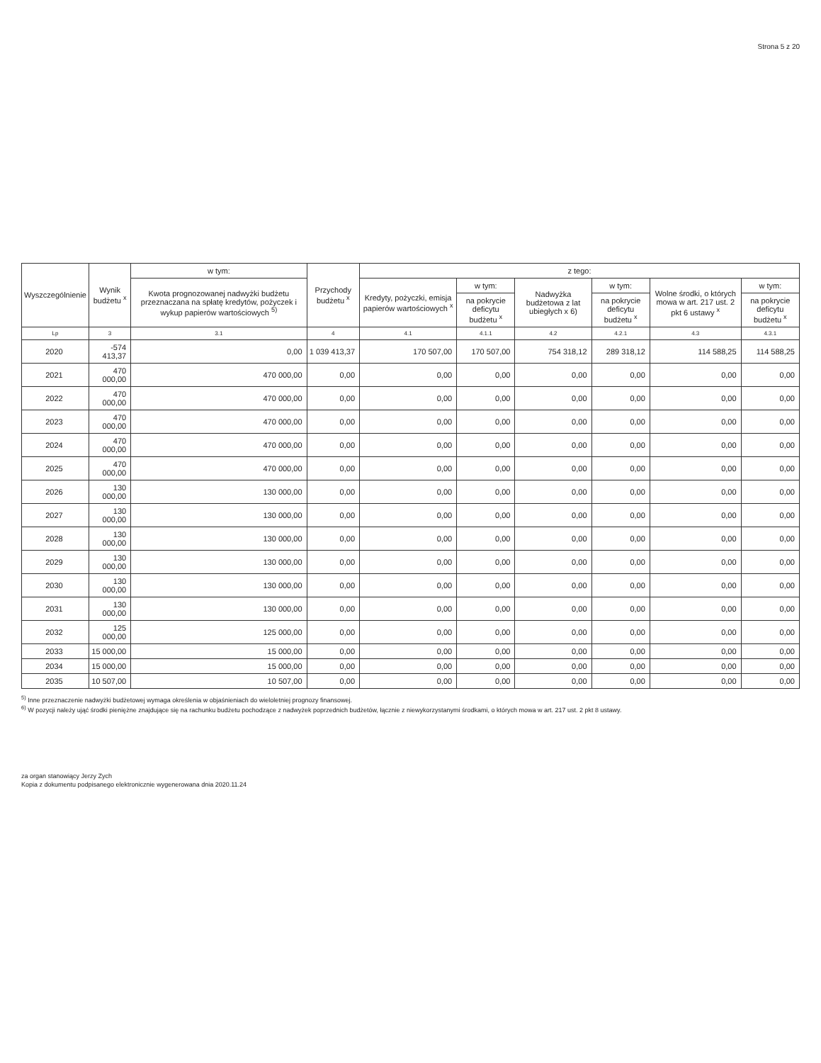Strona 5 z 20
| Wyszczególnienie | Wynik budżetu <sup>x</sup> | w tym: | Przychody budżetu <sup>x</sup> | z tego: | | | | | |
| --- | --- | --- | --- | --- | --- | --- | --- | --- | --- |
| | | Kwota prognozowanej nadwyżki budżetu przeznaczana na spłatę kredytów, pożyczek i wykup papierów wartościowych <sup>5)</sup> | | Kredyty, pożyczki, emisja papierów wartościowych <sup>x</sup> | w tym: | Nadwyżka budżetowa z lat ubiegłych x 6) | w tym: | Wolne środki, o których mowa w art. 217 ust. 2 pkt 6 ustawy <sup>x</sup> | w tym: |
| | | | | | na pokrycie deficytu budżetu <sup>x</sup> | | na pokrycie deficytu budżetu <sup>x</sup> | | na pokrycie deficytu budżetu <sup>x</sup> |
| Lp | 3 | 3.1 | 4 | 4.1 | 4.1.1 | 4.2 | 4.2.1 | 4.3 | 4.3.1 |
| 2020 | -574 413,37 | 0,00 | 1 039 413,37 | 170 507,00 | 170 507,00 | 754 318,12 | 289 318,12 | 114 588,25 | 114 588,25 |
| 2021 | 470 000,00 | 470 000,00 | 0,00 | 0,00 | 0,00 | 0,00 | 0,00 | 0,00 | 0,00 |
| 2022 | 470 000,00 | 470 000,00 | 0,00 | 0,00 | 0,00 | 0,00 | 0,00 | 0,00 | 0,00 |
| 2023 | 470 000,00 | 470 000,00 | 0,00 | 0,00 | 0,00 | 0,00 | 0,00 | 0,00 | 0,00 |
| 2024 | 470 000,00 | 470 000,00 | 0,00 | 0,00 | 0,00 | 0,00 | 0,00 | 0,00 | 0,00 |
| 2025 | 470 000,00 | 470 000,00 | 0,00 | 0,00 | 0,00 | 0,00 | 0,00 | 0,00 | 0,00 |
| 2026 | 130 000,00 | 130 000,00 | 0,00 | 0,00 | 0,00 | 0,00 | 0,00 | 0,00 | 0,00 |
| 2027 | 130 000,00 | 130 000,00 | 0,00 | 0,00 | 0,00 | 0,00 | 0,00 | 0,00 | 0,00 |
| 2028 | 130 000,00 | 130 000,00 | 0,00 | 0,00 | 0,00 | 0,00 | 0,00 | 0,00 | 0,00 |
| 2029 | 130 000,00 | 130 000,00 | 0,00 | 0,00 | 0,00 | 0,00 | 0,00 | 0,00 | 0,00 |
| 2030 | 130 000,00 | 130 000,00 | 0,00 | 0,00 | 0,00 | 0,00 | 0,00 | 0,00 | 0,00 |
| 2031 | 130 000,00 | 130 000,00 | 0,00 | 0,00 | 0,00 | 0,00 | 0,00 | 0,00 | 0,00 |
| 2032 | 125 000,00 | 125 000,00 | 0,00 | 0,00 | 0,00 | 0,00 | 0,00 | 0,00 | 0,00 |
| 2033 | 15 000,00 | 15 000,00 | 0,00 | 0,00 | 0,00 | 0,00 | 0,00 | 0,00 | 0,00 |
| 2034 | 15 000,00 | 15 000,00 | 0,00 | 0,00 | 0,00 | 0,00 | 0,00 | 0,00 | 0,00 |
| 2035 | 10 507,00 | 10 507,00 | 0,00 | 0,00 | 0,00 | 0,00 | 0,00 | 0,00 | 0,00 |
<sup>5)</sup> Inne przeznaczenie nadwyżki budżetowej wymaga określenia w objaśnieniach do wieloletniej prognozy finansowej.
<sup>6)</sup> W pozycji należy ująć środki pieniężne znajdujące się na rachunku budżetu pochodzące z nadwyżek poprzednich budżetów, łącznie z niewykorzystanymi środkami, o których mowa w art. 217 ust. 2 pkt 8 ustawy.
za organ stanowiący Jerzy Zych
Kopia z dokumentu podpisanego elektronicznie wygenerowana dnia 2020.11.24